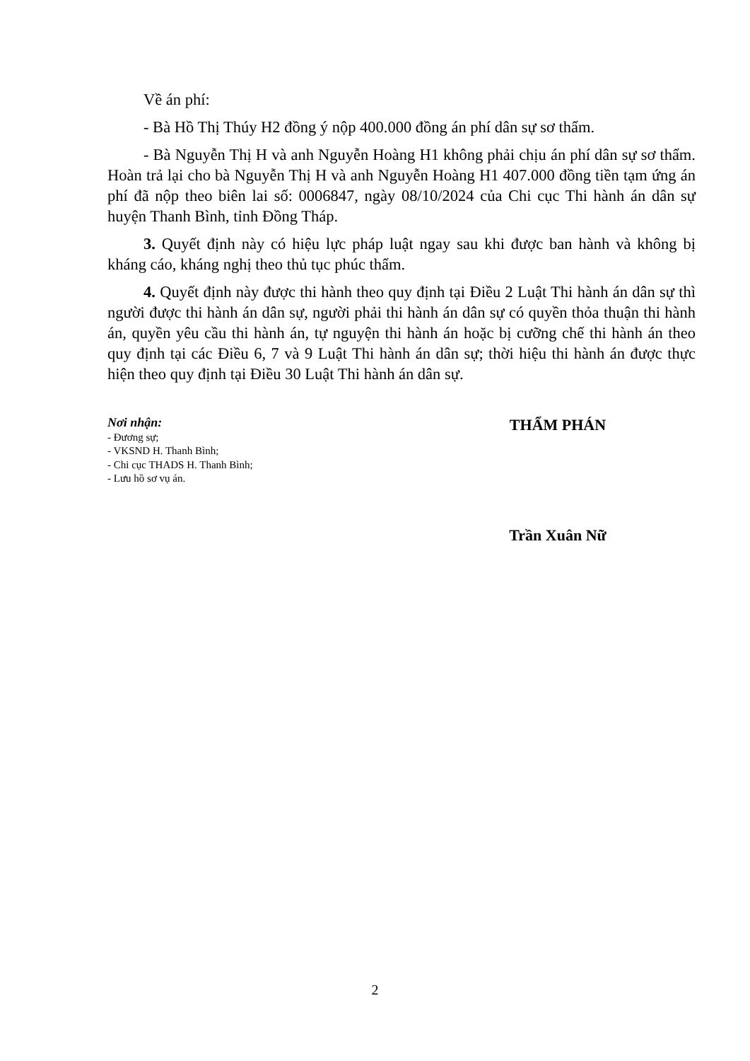Về án phí:
- Bà Hồ Thị Thúy H2 đồng ý nộp 400.000 đồng án phí dân sự sơ thẩm.
- Bà Nguyễn Thị H và anh Nguyễn Hoàng H1 không phải chịu án phí dân sự sơ thẩm. Hoàn trả lại cho bà Nguyễn Thị H và anh Nguyễn Hoàng H1 407.000 đồng tiền tạm ứng án phí đã nộp theo biên lai số: 0006847, ngày 08/10/2024 của Chi cục Thi hành án dân sự huyện Thanh Bình, tỉnh Đồng Tháp.
3. Quyết định này có hiệu lực pháp luật ngay sau khi được ban hành và không bị kháng cáo, kháng nghị theo thủ tục phúc thẩm.
4. Quyết định này được thi hành theo quy định tại Điều 2 Luật Thi hành án dân sự thì người được thi hành án dân sự, người phải thi hành án dân sự có quyền thỏa thuận thi hành án, quyền yêu cầu thi hành án, tự nguyện thi hành án hoặc bị cưỡng chế thi hành án theo quy định tại các Điều 6, 7 và 9 Luật Thi hành án dân sự; thời hiệu thi hành án được thực hiện theo quy định tại Điều 30 Luật Thi hành án dân sự.
Nơi nhận:
- Đương sự;
- VKSND H. Thanh Bình;
- Chi cục THADS H. Thanh Bình;
- Lưu hồ sơ vụ án.
THẨM PHÁN
Trần Xuân Nữ
2